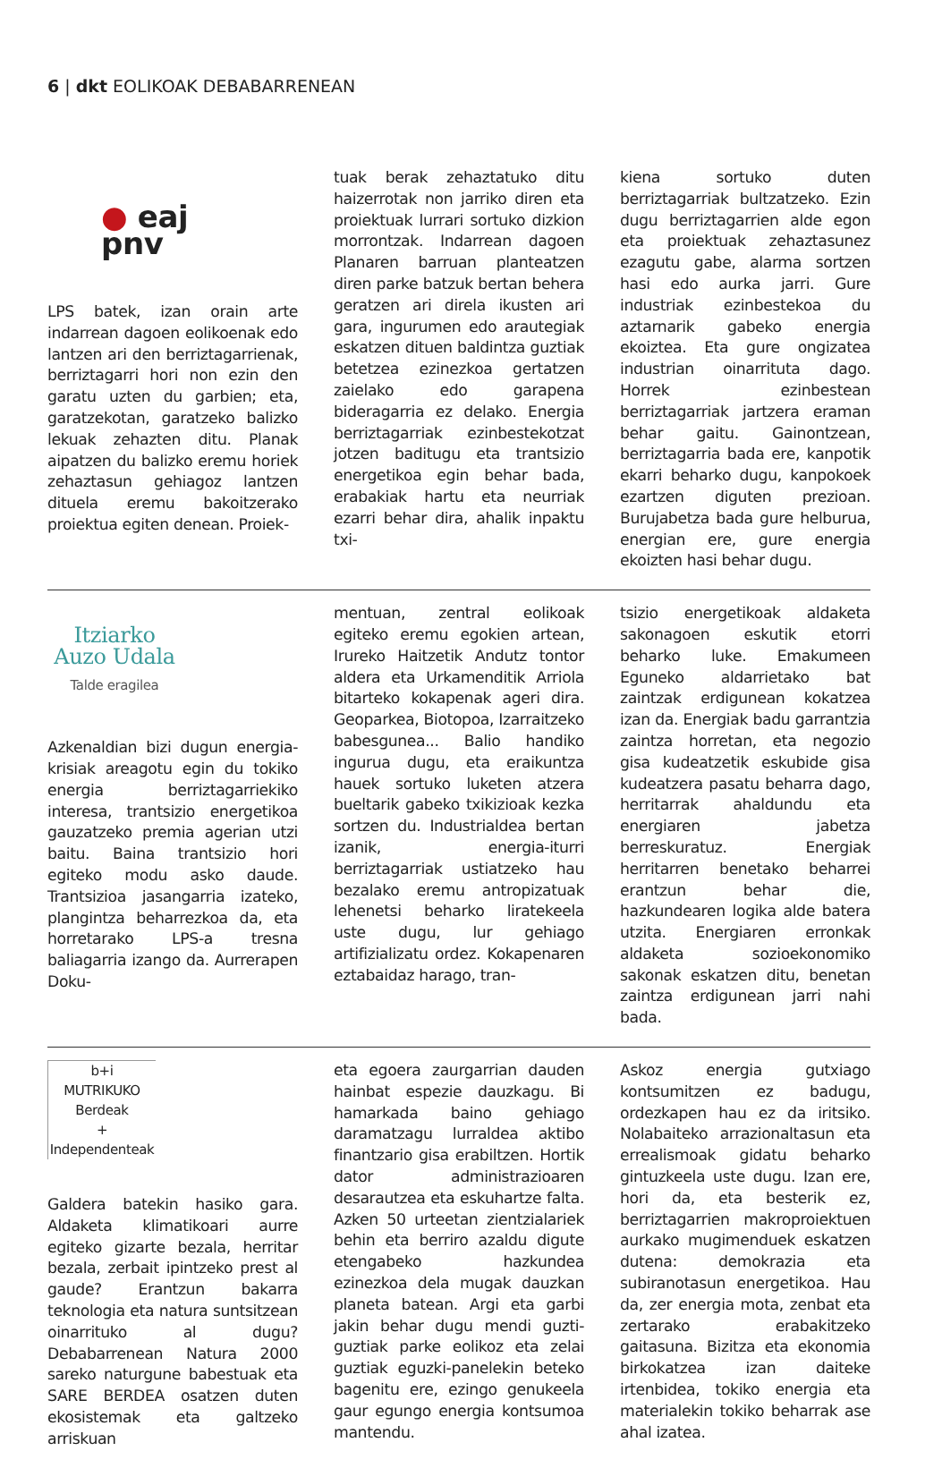6 | dkt EOLIKOAK DEBABARRENEAN
● eaj
pnv
LPS batek, izan orain arte indarrean dagoen eolikoenak edo lantzen ari den berriztagarrienak, berriztagarri hori non ezin den garatu uzten du garbien; eta, garatzekotan, garatzeko balizko lekuak zehazten ditu. Planak aipatzen du balizko eremu horiek zehaztasun gehiagoz lantzen dituela eremu bakoitzerako proiektua egiten denean. Proiek-
tuak berak zehaztatuko ditu haizerrotak non jarriko diren eta proiektuak lurrari sortuko dizkion morrontzak. Indarrean dagoen Planaren barruan planteatzen diren parke batzuk bertan behera geratzen ari direla ikusten ari gara, ingurumen edo arautegiak eskatzen dituen baldintza guztiak betetzea ezinezkoa gertatzen zaielako edo garapena bideragarria ez delako. Energia berriztagarriak ezinbestekotzat jotzen baditugu eta trantsizio energetikoa egin behar bada, erabakiak hartu eta neurriak ezarri behar dira, ahalik inpaktu txi-
kiena sortuko duten berriztagarriak bultzatzeko. Ezin dugu berriztagarrien alde egon eta proiektuak zehaztasunez ezagutu gabe, alarma sortzen hasi edo aurka jarri. Gure industriak ezinbestekoa du aztarnarik gabeko energia ekoiztea. Eta gure ongizatea industrian oinarrituta dago. Horrek ezinbestean berriztagarriak jartzera eraman behar gaitu. Gainontzean, berriztagarria bada ere, kanpotik ekarri beharko dugu, kanpokoek ezartzen diguten prezioan. Burujabetza bada gure helburua, energian ere, gure energia ekoizten hasi behar dugu.
Itziarko
Auzo Udala
Talde eragilea
Azkenaldian bizi dugun energia-krisiak areagotu egin du tokiko energia berriztagarriekiko interesa, trantsizio energetikoa gauzatzeko premia agerian utzi baitu. Baina trantsizio hori egiteko modu asko daude. Trantsizioa jasangarria izateko, plangintza beharrezkoa da, eta horretarako LPS-a tresna baliagarria izango da. Aurrerapen Doku-
mentuan, zentral eolikoak egiteko eremu egokien artean, Irureko Haitzetik Andutz tontor aldera eta Urkamenditik Arriola bitarteko kokapenak ageri dira. Geoparkea, Biotopoa, Izarraitzeko babesgunea... Balio handiko ingurua dugu, eta eraikuntza hauek sortuko luketen atzera bueltarik gabeko txikizioak kezka sortzen du. Industrialdea bertan izanik, energia-iturri berriztagarriak ustiatzeko hau bezalako eremu antropizatuak lehenetsi beharko liratekeela uste dugu, lur gehiago artifizializatu ordez. Kokapenaren eztabaidaz harago, tran-
tsizio energetikoak aldaketa sakonagoen eskutik etorri beharko luke. Emakumeen Eguneko aldarrietako bat zaintzak erdigunean kokatzea izan da. Energiak badu garrantzia zaintza horretan, eta negozio gisa kudeatzetik eskubide gisa kudeatzera pasatu beharra dago, herritarrak ahaldundu eta energiaren jabetza berreskuratuz. Energiak herritarren benetako beharrei erantzun behar die, hazkundearen logika alde batera utzita. Energiaren erronkak aldaketa sozioekonomiko sakonak eskatzen ditu, benetan zaintza erdigunean jarri nahi bada.
b+i
MUTRIKUKO
Berdeak
+
Independenteak
Galdera batekin hasiko gara. Aldaketa klimatikoari aurre egiteko gizarte bezala, herritar bezala, zerbait ipintzeko prest al gaude? Erantzun bakarra teknologia eta natura suntsitzean oinarrituko al dugu? Debabarrenean Natura 2000 sareko naturgune babestuak eta SARE BERDEA osatzen duten ekosistemak eta galtzeko arriskuan
eta egoera zaurgarrian dauden hainbat espezie dauzkagu. Bi hamarkada baino gehiago daramatzagu lurraldea aktibo finantzario gisa erabiltzen. Hortik dator administrazioaren desarautzea eta eskuhartze falta. Azken 50 urteetan zientzialariek behin eta berriro azaldu digute etengabeko hazkundea ezinezkoa dela mugak dauzkan planeta batean. Argi eta garbi jakin behar dugu mendi guzti-guztiak parke eolikoz eta zelai guztiak eguzki-panelekin beteko bagenitu ere, ezingo genukeela gaur egungo energia kontsumoa mantendu.
Askoz energia gutxiago kontsumitzen ez badugu, ordezkapen hau ez da iritsiko. Nolabaiteko arrazionaltasun eta errealismoak gidatu beharko gintuzkeela uste dugu. Izan ere, hori da, eta besterik ez, berriztagarrien makroproiektuen aurkako mugimenduek eskatzen dutena: demokrazia eta subiranotasun energetikoa. Hau da, zer energia mota, zenbat eta zertarako erabakitzeko gaitasuna. Bizitza eta ekonomia birkokatzea izan daiteke irtenbidea, tokiko energia eta materialekin tokiko beharrak ase ahal izatea.